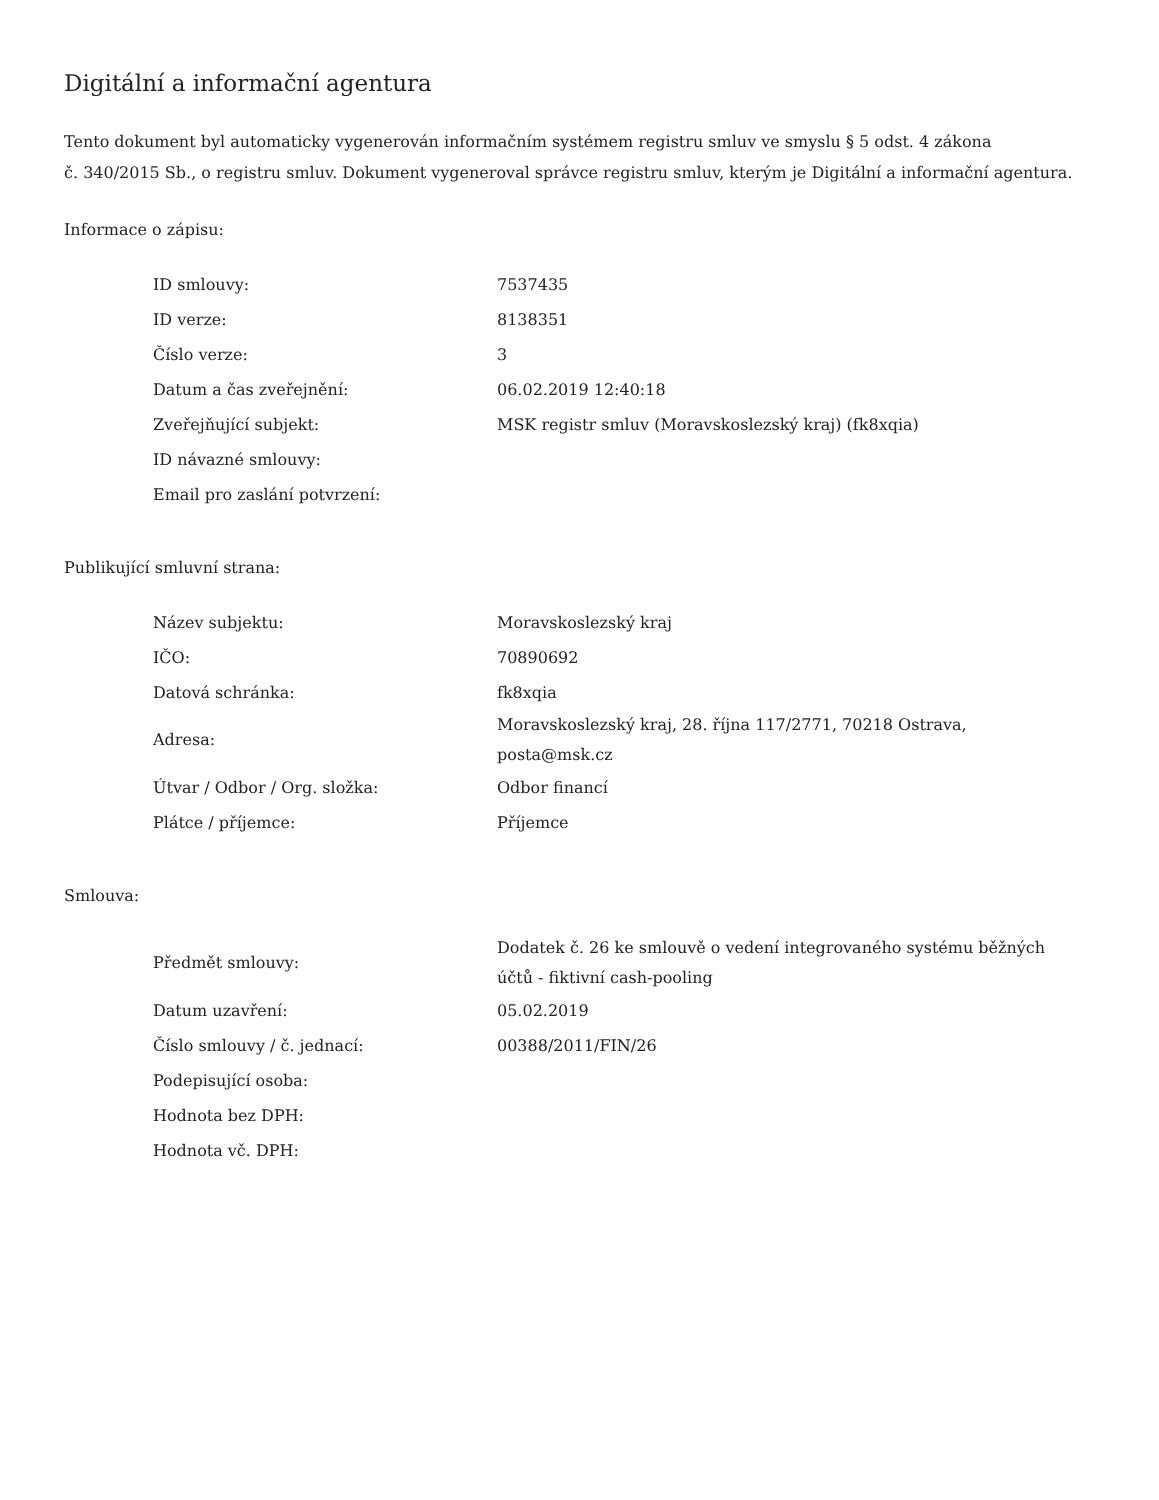Digitální a informační agentura
Tento dokument byl automaticky vygenerován informačním systémem registru smluv ve smyslu § 5 odst. 4 zákona
č. 340/2015 Sb., o registru smluv. Dokument vygeneroval správce registru smluv, kterým je Digitální a informační agentura.
Informace o zápisu:
| ID smlouvy: | 7537435 |
| ID verze: | 8138351 |
| Číslo verze: | 3 |
| Datum a čas zveřejnění: | 06.02.2019 12:40:18 |
| Zveřejňující subjekt: | MSK registr smluv (Moravskoslezský kraj) (fk8xqia) |
| ID návazné smlouvy: | |
| Email pro zaslání potvrzení: | |
Publikující smluvní strana:
| Název subjektu: | Moravskoslezský kraj |
| IČO: | 70890692 |
| Datová schránka: | fk8xqia |
| Adresa: | Moravskoslezský kraj, 28. října 117/2771, 70218 Ostrava, posta@msk.cz |
| Útvar / Odbor / Org. složka: | Odbor financí |
| Plátce / příjemce: | Příjemce |
Smlouva:
| Předmět smlouvy: | Dodatek č. 26 ke smlouvě o vedení integrovaného systému běžných účtů - fiktivní cash-pooling |
| Datum uzavření: | 05.02.2019 |
| Číslo smlouvy / č. jednací: | 00388/2011/FIN/26 |
| Podepisující osoba: | |
| Hodnota bez DPH: | |
| Hodnota vč. DPH: | |